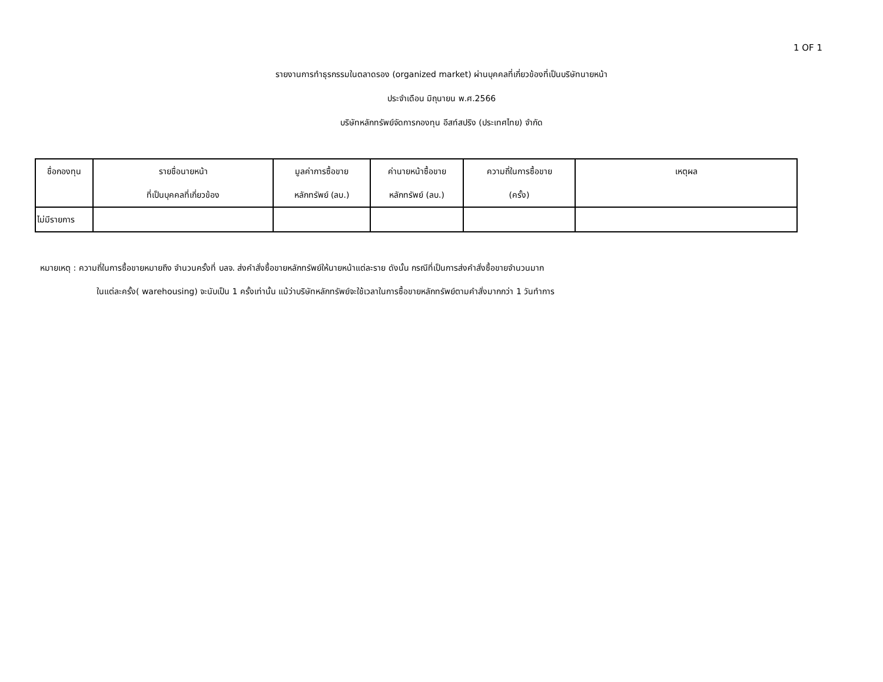1 OF 1
รายงานการทำธุรกรรมในตลาดรอง (organized market) ผ่านบุคคลที่เกี่ยวข้องที่เป็นบริษัทนายหน้า
ประจำเดือน มิถุนายน พ.ศ.2566
บริษัทหลักทรัพย์จัดการกองทุน อีสท์สปริง (ประเทศไทย) จำกัด
| ชื่อกองทุน | รายชื่อนายหน้า ที่เป็นบุคคลที่เกี่ยวข้อง | มูลค่าการซื้อขาย หลักทรัพย์ (ลบ.) | ค่านายหน้าซื้อขาย หลักทรัพย์ (ลบ.) | ความถี่ในการซื้อขาย (ครั้ง) | เหตุผล |
| --- | --- | --- | --- | --- | --- |
| ไม่มีรายการ | | | | | |
หมายเหตุ : ความถี่ในการซื้อขายหมายถึง จำนวนครั้งที่ บลจ. ส่งคำสั่งซื้อขายหลักทรัพย์ให้นายหน้าแต่ละราย ดังนั้น กรณีที่เป็นการส่งคำสั่งซื้อขายจำนวนมาก
ในแต่ละครั้ง( warehousing) จะนับเป็น 1 ครั้งเท่านั้น แม้ว่าบริษัทหลักทรัพย์จะใช้เวลาในการซื้อขายหลักทรัพย์ตามคำสั่งมากกว่า 1 วันทำการ